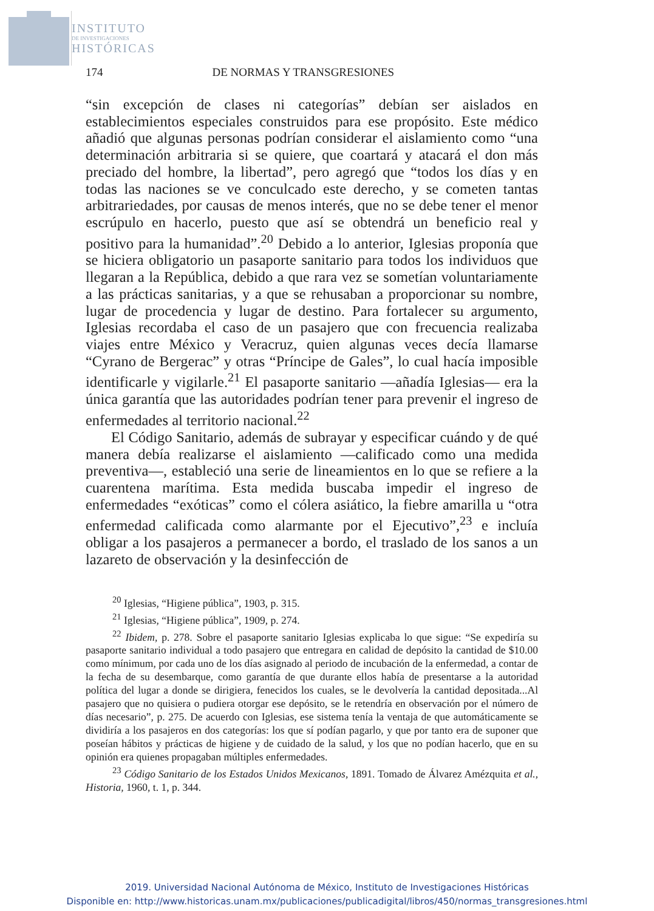INSTITUTO
DE INVESTIGACIONES
HISTÓRICAS
174 DE NORMAS Y TRANSGRESIONES
“sin excepción de clases ni categorías” debían ser aislados en establecimientos especiales construidos para ese propósito. Este médico añadió que algunas personas podrían considerar el aislamiento como “una determinación arbitraria si se quiere, que coartará y atacará el don más preciado del hombre, la libertad”, pero agregó que “todos los días y en todas las naciones se ve conculcado este derecho, y se cometen tantas arbitrariedades, por causas de menos interés, que no se debe tener el menor escrúpulo en hacerlo, puesto que así se obtendrá un beneficio real y positivo para la humanidad”.<sup>20</sup> Debido a lo anterior, Iglesias proponía que se hiciera obligatorio un pasaporte sanitario para todos los individuos que llegaran a la República, debido a que rara vez se sometían voluntariamente a las prácticas sanitarias, y a que se rehusaban a proporcionar su nombre, lugar de procedencia y lugar de destino. Para fortalecer su argumento, Iglesias recordaba el caso de un pasajero que con frecuencia realizaba viajes entre México y Veracruz, quien algunas veces decía llamarse “Cyrano de Bergerac” y otras “Príncipe de Gales”, lo cual hacía imposible identificarle y vigilarle.<sup>21</sup> El pasaporte sanitario —añadía Iglesias— era la única garantía que las autoridades podrían tener para prevenir el ingreso de enfermedades al territorio nacional.<sup>22</sup>
El Código Sanitario, además de subrayar y especificar cuándo y de qué manera debía realizarse el aislamiento —calificado como una medida preventiva—, estableció una serie de lineamientos en lo que se refiere a la cuarentena marítima. Esta medida buscaba impedir el ingreso de enfermedades “exóticas” como el cólera asiático, la fiebre amarilla u “otra enfermedad calificada como alarmante por el Ejecutivo”,<sup>23</sup> e incluía obligar a los pasajeros a permanecer a bordo, el traslado de los sanos a un lazareto de observación y la desinfección de
<sup>20</sup> Iglesias, “Higiene pública”, 1903, p. 315.
<sup>21</sup> Iglesias, “Higiene pública”, 1909, p. 274.
<sup>22</sup> Ibidem, p. 278. Sobre el pasaporte sanitario Iglesias explicaba lo que sigue: “Se expediría su pasaporte sanitario individual a todo pasajero que entregara en calidad de depósito la cantidad de $10.00 como mínimum, por cada uno de los días asignado al periodo de incubación de la enfermedad, a contar de la fecha de su desembarque, como garantía de que durante ellos había de presentarse a la autoridad política del lugar a donde se dirigiera, fenecidos los cuales, se le devolvería la cantidad depositada...Al pasajero que no quisiera o pudiera otorgar ese depósito, se le retendría en observación por el número de días necesario”, p. 275. De acuerdo con Iglesias, ese sistema tenía la ventaja de que automáticamente se dividiría a los pasajeros en dos categorías: los que sí podían pagarlo, y que por tanto era de suponer que poseían hábitos y prácticas de higiene y de cuidado de la salud, y los que no podían hacerlo, que en su opinión era quienes propagaban múltiples enfermedades.
<sup>23</sup> Código Sanitario de los Estados Unidos Mexicanos, 1891. Tomado de Álvarez Amézquita et al., Historia, 1960, t. 1, p. 344.
2019. Universidad Nacional Autónoma de México, Instituto de Investigaciones Históricas
Disponible en: http://www.historicas.unam.mx/publicaciones/publicadigital/libros/450/normas_transgresiones.html